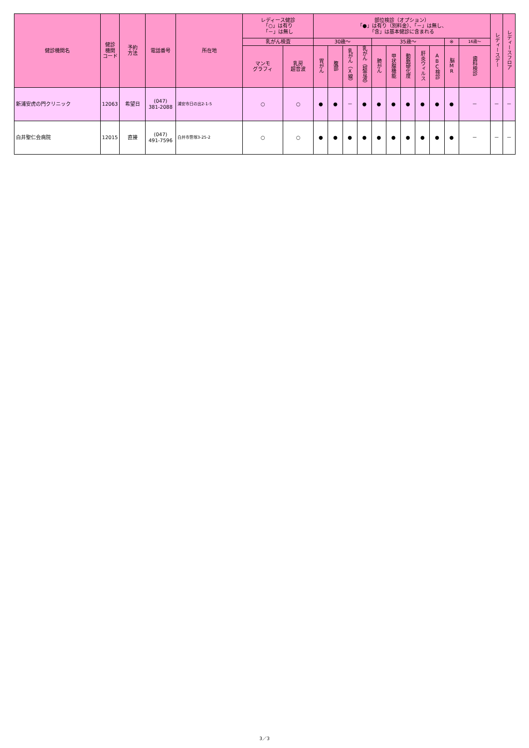| 健診機関名 | 健診 機関 コード | 予約 方法 | 電話番号 | 所在地 | レディース健診 「○」は有り 「－」は無し | | 部位検診（オプション） 「●」は有り（別料金）、「－」は無し、 「含」は基本健診に含まれる | | | | | | | | | | | レディースデー | レディースフロア |
| --- | --- | --- | --- | --- | --- | --- | --- | --- | --- | --- | --- | --- | --- | --- | --- | --- | --- | --- | --- |
| | | | | | 乳がん検査 | | 30歳～ | | | | 35歳～ | | | | | ※ | 16歳～ | | |
| | | | | | マンモ グラフィ | 乳房 超音波 | 胃がん | 腹部 | 乳がん（X線） | 乳がん（超音波） | 肺がん | 甲状腺機能 | 動脈硬化度 | 肝炎ウィルス | ABC検診 | 脳MR | 歯科検診 | | |
| 新浦安虎の門クリニック | 12063 | 希望日 | (047) 381-2088 | 浦安市日の出2-1-5 | ○ | ○ | ● | ● | － | ● | ● | ● | ● | ● | ● | ● | － | － | － |
| 白井聖仁会病院 | 12015 | 直接 | (047) 491-7596 | 白井市笹塚3-25-2 | ○ | ○ | ● | ● | ● | ● | ● | ● | ● | ● | ● | ● | － | － | － |
3／3